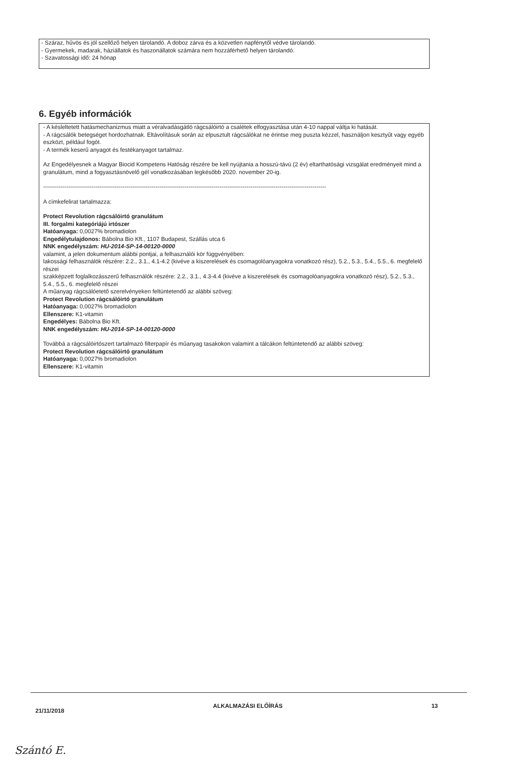- Száraz, hűvös és jól szellőző helyen tárolandó. A doboz zárva és a közvetlen napfénytől védve tárolandó.
- Gyermekek, madarak, háziállatok és haszonállatok számára nem hozzáférhető helyen tárolandó.
- Szavatossági idő: 24 hónap
6. Egyéb információk
- A késleltetett hatásmechanizmus miatt a véralvadásgátló rágcsálóirtó a csalétek elfogyasztása után 4-10 nappal váltja ki hatását.
- A rágcsálók betegséget hordozhatnak. Eltávolításuk során az elpusztult rágcsálókat ne érintse meg puszta kézzel, használjon kesztyűt vagy egyéb eszközt, például fogót.
- A termék keserű anyagot és festékanyagot tartalmaz.
Az Engedélyesnek a Magyar Biocid Kompetens Hatóság részére be kell nyújtania a hosszú-távú (2 év) eltarthatósági vizsgálat eredményeit mind a granulátum, mind a fogyasztásnövelő gél vonatkozásában legkésőbb 2020. november 20-ig.
--------------------------------------------------------------------------------------------------------------------------------------------------
A címkefelirat tartalmazza:
Protect Revolution rágcsálóirtó granulátum
III. forgalmi kategóriájú irtószer
Hatóanyaga: 0,0027% bromadiolon
Engedélytulajdonos: Bábolna Bio Kft., 1107 Budapest, Szállás utca 6
NNK engedélyszám: HU-2014-SP-14-00120-0000
valamint, a jelen dokumentum alábbi pontjai, a felhasználói kör függvényében:
lakossági felhasználók részére: 2.2., 3.1., 4.1-4.2 (kivéve a kiszerelések és csomagolóanyagokra vonatkozó rész), 5.2., 5.3., 5.4., 5.5., 6. megfelelő részei
szakképzett foglalkozásszerű felhasználók részére: 2.2., 3.1., 4.3-4.4 (kivéve a kiszerelések és csomagolóanyagokra vonatkozó rész), 5.2., 5.3., 5.4., 5.5., 6. megfelelő részei
A műanyag rágcsálóetető szerelvényeken feltüntetendő az alábbi szöveg:
Protect Revolution rágcsálóirtó granulátum
Hatóanyaga: 0,0027% bromadiolon
Ellenszere: K1-vitamin
Engedélyes: Bábolna Bio Kft.
NNK engedélyszám: HU-2014-SP-14-00120-0000
Továbbá a rágcsálóirtószert tartalmazó filterpapír és műanyag tasakokon valamint a tálcákon feltüntetendő az alábbi szöveg:
Protect Revolution rágcsálóirtó granulátum
Hatóanyaga: 0,0027% bromadiolon
Ellenszere: K1-vitamin
21/11/2018 ALKALMAZÁSI ELŐÍRÁS 13
Szántó E.